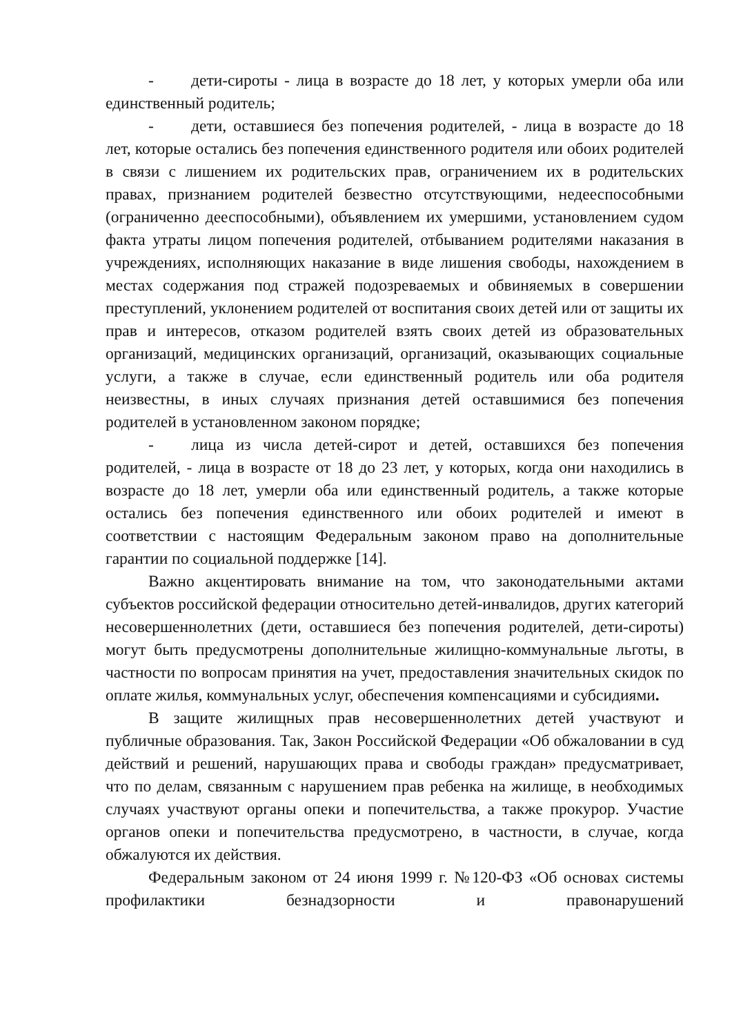- дети-сироты - лица в возрасте до 18 лет, у которых умерли оба или единственный родитель;
- дети, оставшиеся без попечения родителей, - лица в возрасте до 18 лет, которые остались без попечения единственного родителя или обоих родителей в связи с лишением их родительских прав, ограничением их в родительских правах, признанием родителей безвестно отсутствующими, недееспособными (ограниченно дееспособными), объявлением их умершими, установлением судом факта утраты лицом попечения родителей, отбыванием родителями наказания в учреждениях, исполняющих наказание в виде лишения свободы, нахождением в местах содержания под стражей подозреваемых и обвиняемых в совершении преступлений, уклонением родителей от воспитания своих детей или от защиты их прав и интересов, отказом родителей взять своих детей из образовательных организаций, медицинских организаций, организаций, оказывающих социальные услуги, а также в случае, если единственный родитель или оба родителя неизвестны, в иных случаях признания детей оставшимися без попечения родителей в установленном законом порядке;
- лица из числа детей-сирот и детей, оставшихся без попечения родителей, - лица в возрасте от 18 до 23 лет, у которых, когда они находились в возрасте до 18 лет, умерли оба или единственный родитель, а также которые остались без попечения единственного или обоих родителей и имеют в соответствии с настоящим Федеральным законом право на дополнительные гарантии по социальной поддержке [14].
Важно акцентировать внимание на том, что законодательными актами субъектов российской федерации относительно детей-инвалидов, других категорий несовершеннолетних (дети, оставшиеся без попечения родителей, дети-сироты) могут быть предусмотрены дополнительные жилищно-коммунальные льготы, в частности по вопросам принятия на учет, предоставления значительных скидок по оплате жилья, коммунальных услуг, обеспечения компенсациями и субсидиями.
В защите жилищных прав несовершеннолетних детей участвуют и публичные образования. Так, Закон Российской Федерации «Об обжаловании в суд действий и решений, нарушающих права и свободы граждан» предусматривает, что по делам, связанным с нарушением прав ребенка на жилище, в необходимых случаях участвуют органы опеки и попечительства, а также прокурор. Участие органов опеки и попечительства предусмотрено, в частности, в случае, когда обжалуются их действия.
Федеральным законом от 24 июня 1999 г. №120-ФЗ «Об основах системы профилактики безнадзорности и правонарушений